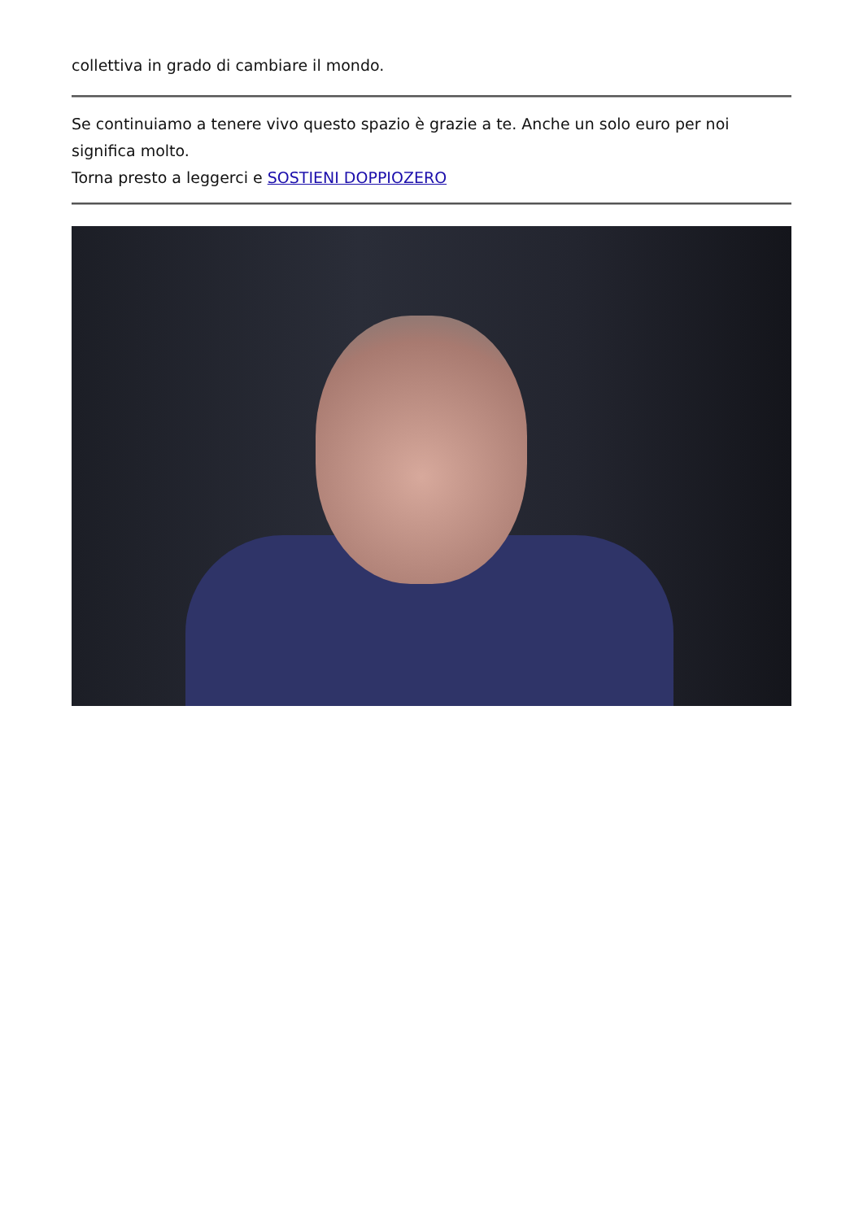collettiva in grado di cambiare il mondo.
Se continuiamo a tenere vivo questo spazio è grazie a te. Anche un solo euro per noi significa molto.
Torna presto a leggerci e SOSTIENI DOPPIOZERO